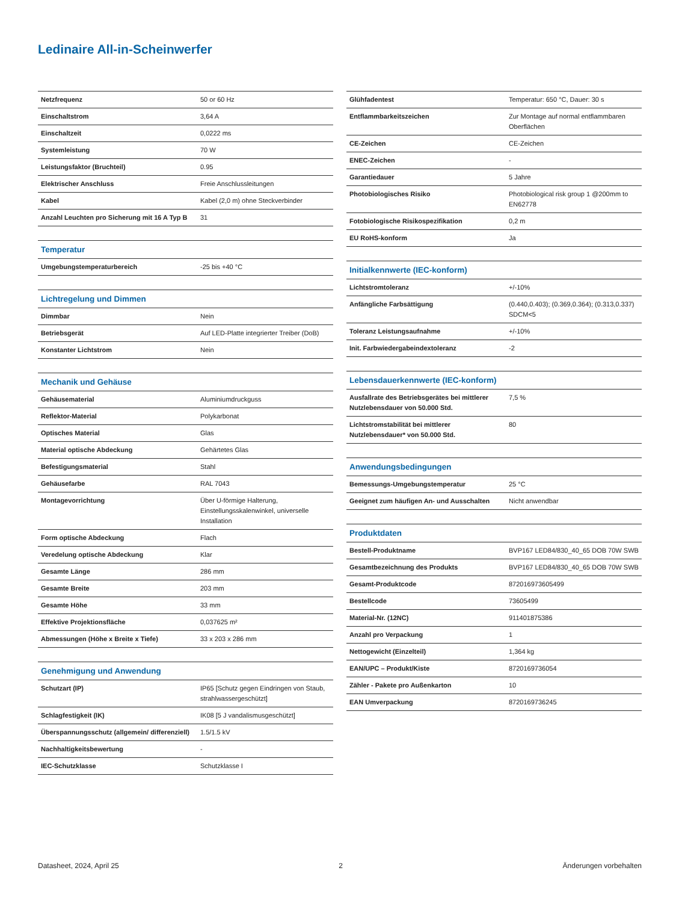Ledinaire All-in-Scheinwerfer
| Netzfrequenz | 50 or 60 Hz |
| Einschaltstrom | 3,64 A |
| Einschaltzeit | 0,0222 ms |
| Systemleistung | 70 W |
| Leistungsfaktor (Bruchteil) | 0.95 |
| Elektrischer Anschluss | Freie Anschlussleitungen |
| Kabel | Kabel (2,0 m) ohne Steckverbinder |
| Anzahl Leuchten pro Sicherung mit 16 A Typ B | 31 |
| Temperatur | |
| Umgebungstemperaturbereich | -25 bis +40 °C |
| Lichtregelung und Dimmen | |
| Dimmbar | Nein |
| Betriebsgerät | Auf LED-Platte integrierter Treiber (DoB) |
| Konstanter Lichtstrom | Nein |
| Mechanik und Gehäuse | |
| Gehäusematerial | Aluminiumdruckguss |
| Reflektor-Material | Polykarbonat |
| Optisches Material | Glas |
| Material optische Abdeckung | Gehärtetes Glas |
| Befestigungsmaterial | Stahl |
| Gehäusefarbe | RAL 7043 |
| Montagevorrichtung | Über U-förmige Halterung, Einstellungsskalenwinkel, universelle Installation |
| Form optische Abdeckung | Flach |
| Veredelung optische Abdeckung | Klar |
| Gesamte Länge | 286 mm |
| Gesamte Breite | 203 mm |
| Gesamte Höhe | 33 mm |
| Effektive Projektionsfläche | 0,037625 m² |
| Abmessungen (Höhe x Breite x Tiefe) | 33 x 203 x 286 mm |
| Genehmigung und Anwendung | |
| Schutzart (IP) | IP65 [Schutz gegen Eindringen von Staub, strahlwassergeschützt] |
| Schlagfestigkeit (IK) | IK08 [5 J vandalismusgeschützt] |
| Überspannungsschutz (allgemein/ differenziell) | 1.5/1.5 kV |
| Nachhaltigkeitsbewertung | - |
| IEC-Schutzklasse | Schutzklasse I |
| Glühfadentest | Temperatur: 650 °C, Dauer: 30 s |
| Entflammbarkeitszeichen | Zur Montage auf normal entflammbaren Oberflächen |
| CE-Zeichen | CE-Zeichen |
| ENEC-Zeichen | - |
| Garantiedauer | 5 Jahre |
| Photobiologisches Risiko | Photobiological risk group 1 @200mm to EN62778 |
| Fotobiologische Risikospezifikation | 0,2 m |
| EU RoHS-konform | Ja |
| Initialkennwerte (IEC-konform) | |
| Lichtstromtoleranz | +/-10% |
| Anfängliche Farbsättigung | (0.440,0.403); (0.369,0.364); (0.313,0.337) SDCM<5 |
| Toleranz Leistungsaufnahme | +/-10% |
| Init. Farbwiedergabeindextoleranz | -2 |
| Lebensdauerkennwerte (IEC-konform) | |
| Ausfallrate des Betriebsgerätes bei mittlerer Nutzlebensdauer von 50.000 Std. | 7,5 % |
| Lichtstromstabilität bei mittlerer Nutzlebensdauer* von 50.000 Std. | 80 |
| Anwendungsbedingungen | |
| Bemessungs-Umgebungstemperatur | 25 °C |
| Geeignet zum häufigen An- und Ausschalten | Nicht anwendbar |
| Produktdaten | |
| Bestell-Produktname | BVP167 LED84/830_40_65 DOB 70W SWB |
| Gesamtbezeichnung des Produkts | BVP167 LED84/830_40_65 DOB 70W SWB |
| Gesamt-Produktcode | 872016973605499 |
| Bestellcode | 73605499 |
| Material-Nr. (12NC) | 911401875386 |
| Anzahl pro Verpackung | 1 |
| Nettogewicht (Einzelteil) | 1,364 kg |
| EAN/UPC – Produkt/Kiste | 8720169736054 |
| Zähler - Pakete pro Außenkarton | 10 |
| EAN Umverpackung | 8720169736245 |
Datasheet, 2024, April 25 2 Änderungen vorbehalten